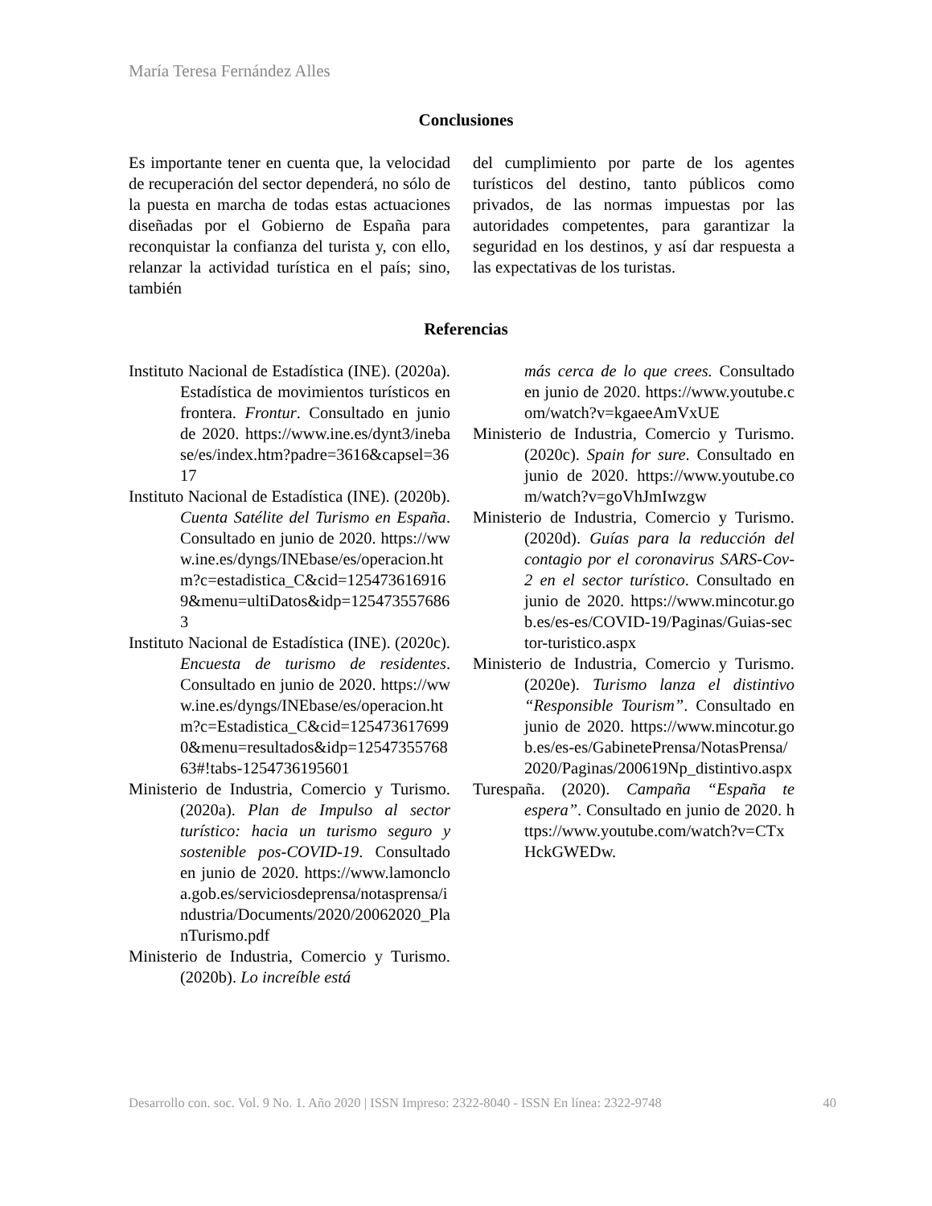María Teresa Fernández Alles
Conclusiones
Es importante tener en cuenta que, la velocidad de recuperación del sector dependerá, no sólo de la puesta en marcha de todas estas actuaciones diseñadas por el Gobierno de España para reconquistar la confianza del turista y, con ello, relanzar la actividad turística en el país; sino, también
del cumplimiento por parte de los agentes turísticos del destino, tanto públicos como privados, de las normas impuestas por las autoridades competentes, para garantizar la seguridad en los destinos, y así dar respuesta a las expectativas de los turistas.
Referencias
Instituto Nacional de Estadística (INE). (2020a). Estadística de movimientos turísticos en frontera. Frontur. Consultado en junio de 2020. https://www.ine.es/dynt3/inebase/es/index.htm?padre=3616&capsel=3617
Instituto Nacional de Estadística (INE). (2020b). Cuenta Satélite del Turismo en España. Consultado en junio de 2020. https://www.ine.es/dyngs/INEbase/es/operacion.htm?c=estadistica_C&cid=1254736169169&menu=ultiDatos&idp=1254735576863
Instituto Nacional de Estadística (INE). (2020c). Encuesta de turismo de residentes. Consultado en junio de 2020. https://www.ine.es/dyngs/INEbase/es/operacion.htm?c=Estadistica_C&cid=1254736176990&menu=resultados&idp=1254735576863#!tabs-1254736195601
Ministerio de Industria, Comercio y Turismo. (2020a). Plan de Impulso al sector turístico: hacia un turismo seguro y sostenible pos-COVID-19. Consultado en junio de 2020. https://www.lamoncloa.gob.es/serviciosdeprensa/notasprensa/industria/Documents/2020/20062020_PlanTurismo.pdf
Ministerio de Industria, Comercio y Turismo. (2020b). Lo increíble está
más cerca de lo que crees. Consultado en junio de 2020. https://www.youtube.com/watch?v=kgaeeAmVxUE
Ministerio de Industria, Comercio y Turismo. (2020c). Spain for sure. Consultado en junio de 2020. https://www.youtube.com/watch?v=goVhJmIwzgw
Ministerio de Industria, Comercio y Turismo. (2020d). Guías para la reducción del contagio por el coronavirus SARS-Cov-2 en el sector turístico. Consultado en junio de 2020. https://www.mincotur.gob.es/es-es/COVID-19/Paginas/Guias-sector-turistico.aspx
Ministerio de Industria, Comercio y Turismo. (2020e). Turismo lanza el distintivo “Responsible Tourism”. Consultado en junio de 2020. https://www.mincotur.gob.es/es-es/GabinetePrensa/NotasPrensa/2020/Paginas/200619Np_distintivo.aspx
Turespaña. (2020). Campaña “España te espera”. Consultado en junio de 2020. https://www.youtube.com/watch?v=CTxHckGWEDw.
Desarrollo con. soc. Vol. 9 No. 1. Año 2020 | ISSN Impreso: 2322-8040 - ISSN En línea: 2322-9748 40